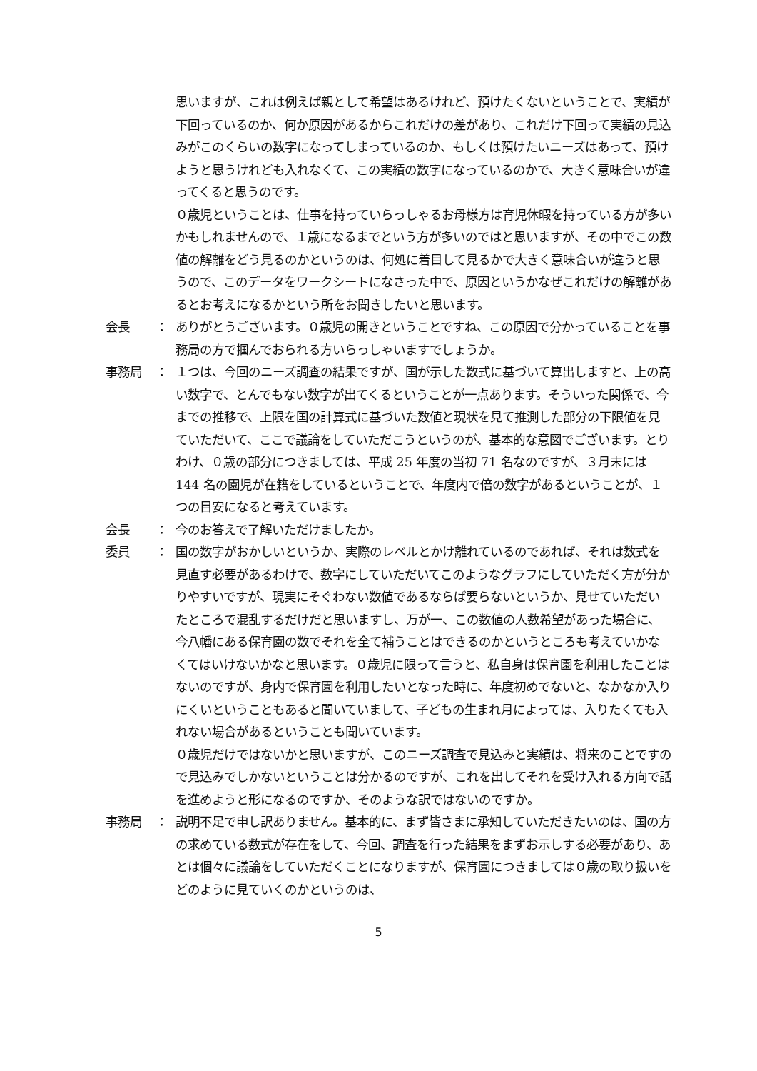思いますが、これは例えば親として希望はあるけれど、預けたくないということで、実績が下回っているのか、何か原因があるからこれだけの差があり、これだけ下回って実績の見込みがこのくらいの数字になってしまっているのか、もしくは預けたいニーズはあって、預けようと思うけれども入れなくて、この実績の数字になっているのかで、大きく意味合いが違ってくると思うのです。
０歳児ということは、仕事を持っていらっしゃるお母様方は育児休暇を持っている方が多いかもしれませんので、１歳になるまでという方が多いのではと思いますが、その中でこの数値の解離をどう見るのかというのは、何処に着目して見るかで大きく意味合いが違うと思うので、このデータをワークシートになさった中で、原因というかなぜこれだけの解離があるとお考えになるかという所をお聞きしたいと思います。
会長 ： ありがとうございます。０歳児の開きということですね、この原因で分かっていることを事務局の方で掴んでおられる方いらっしゃいますでしょうか。
事務局 ： １つは、今回のニーズ調査の結果ですが、国が示した数式に基づいて算出しますと、上の高い数字で、とんでもない数字が出てくるということが一点あります。そういった関係で、今までの推移で、上限を国の計算式に基づいた数値と現状を見て推測した部分の下限値を見ていただいて、ここで議論をしていただこうというのが、基本的な意図でございます。とりわけ、０歳の部分につきましては、平成 25 年度の当初 71 名なのですが、３月末には 144 名の園児が在籍をしているということで、年度内で倍の数字があるということが、１つの目安になると考えています。
会長 ： 今のお答えで了解いただけましたか。
委員 ： 国の数字がおかしいというか、実際のレベルとかけ離れているのであれば、それは数式を見直す必要があるわけで、数字にしていただいてこのようなグラフにしていただく方が分かりやすいですが、現実にそぐわない数値であるならば要らないというか、見せていただいたところで混乱するだけだと思いますし、万が一、この数値の人数希望があった場合に、今八幡にある保育園の数でそれを全て補うことはできるのかというところも考えていかなくてはいけないかなと思います。０歳児に限って言うと、私自身は保育園を利用したことはないのですが、身内で保育園を利用したいとなった時に、年度初めでないと、なかなか入りにくいということもあると聞いていまして、子どもの生まれ月によっては、入りたくても入れない場合があるということも聞いています。
０歳児だけではないかと思いますが、このニーズ調査で見込みと実績は、将来のことですので見込みでしかないということは分かるのですが、これを出してそれを受け入れる方向で話を進めようと形になるのですか、そのような訳ではないのですか。
事務局 ： 説明不足で申し訳ありません。基本的に、まず皆さまに承知していただきたいのは、国の方の求めている数式が存在をして、今回、調査を行った結果をまずお示しする必要があり、あとは個々に議論をしていただくことになりますが、保育園につきましては０歳の取り扱いをどのように見ていくのかというのは、
5